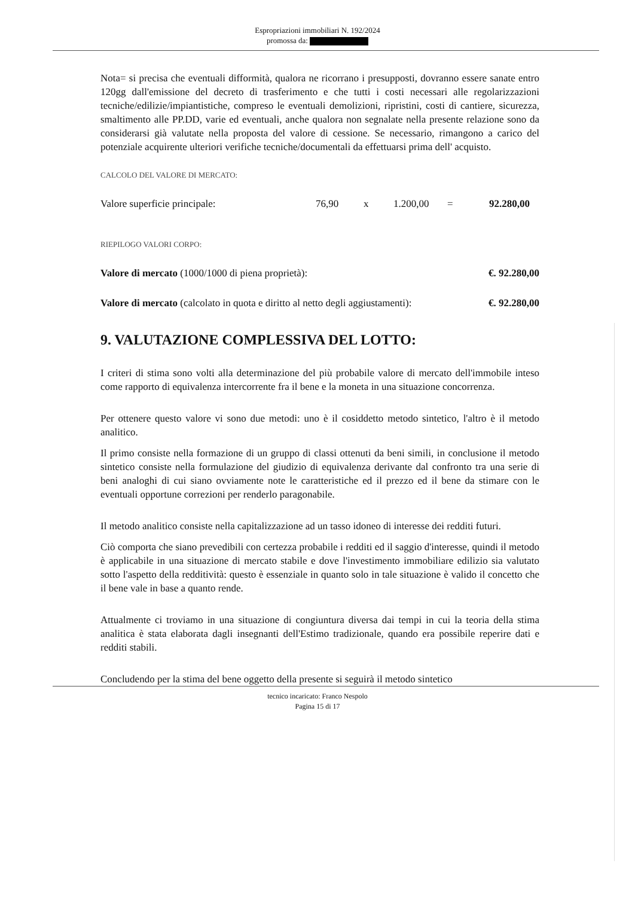Espropriazioni immobiliari N. 192/2024
promossa da:
Nota= si precisa che eventuali difformità, qualora ne ricorrano i presupposti, dovranno essere sanate entro 120gg dall'emissione del decreto di trasferimento e che tutti i costi necessari alle regolarizzazioni tecniche/edilizie/impiantistiche, compreso le eventuali demolizioni, ripristini, costi di cantiere, sicurezza, smaltimento alle PP.DD, varie ed eventuali, anche qualora non segnalate nella presente relazione sono da considerarsi già valutate nella proposta del valore di cessione. Se necessario, rimangono a carico del potenziale acquirente ulteriori verifiche tecniche/documentali da effettuarsi prima dell' acquisto.
CALCOLO DEL VALORE DI MERCATO:
Valore superficie principale: 76,90 x 1.200,00 = 92.280,00
RIEPILOGO VALORI CORPO:
Valore di mercato (1000/1000 di piena proprietà): €. 92.280,00
Valore di mercato (calcolato in quota e diritto al netto degli aggiustamenti): €. 92.280,00
9. VALUTAZIONE COMPLESSIVA DEL LOTTO:
I criteri di stima sono volti alla determinazione del più probabile valore di mercato dell'immobile inteso come rapporto di equivalenza intercorrente fra il bene e la moneta in una situazione concorrenza.
Per ottenere questo valore vi sono due metodi: uno è il cosiddetto metodo sintetico, l'altro è il metodo analitico.
Il primo consiste nella formazione di un gruppo di classi ottenuti da beni simili, in conclusione il metodo sintetico consiste nella formulazione del giudizio di equivalenza derivante dal confronto tra una serie di beni analoghi di cui siano ovviamente note le caratteristiche ed il prezzo ed il bene da stimare con le eventuali opportune correzioni per renderlo paragonabile.
Il metodo analitico consiste nella capitalizzazione ad un tasso idoneo di interesse dei redditi futuri.
Ciò comporta che siano prevedibili con certezza probabile i redditi ed il saggio d'interesse, quindi il metodo è applicabile in una situazione di mercato stabile e dove l'investimento immobiliare edilizio sia valutato sotto l'aspetto della redditività: questo è essenziale in quanto solo in tale situazione è valido il concetto che il bene vale in base a quanto rende.
Attualmente ci troviamo in una situazione di congiuntura diversa dai tempi in cui la teoria della stima analitica è stata elaborata dagli insegnanti dell'Estimo tradizionale, quando era possibile reperire dati e redditi stabili.
Concludendo per la stima del bene oggetto della presente si seguirà il metodo sintetico
tecnico incaricato: Franco Nespolo
Pagina 15 di 17